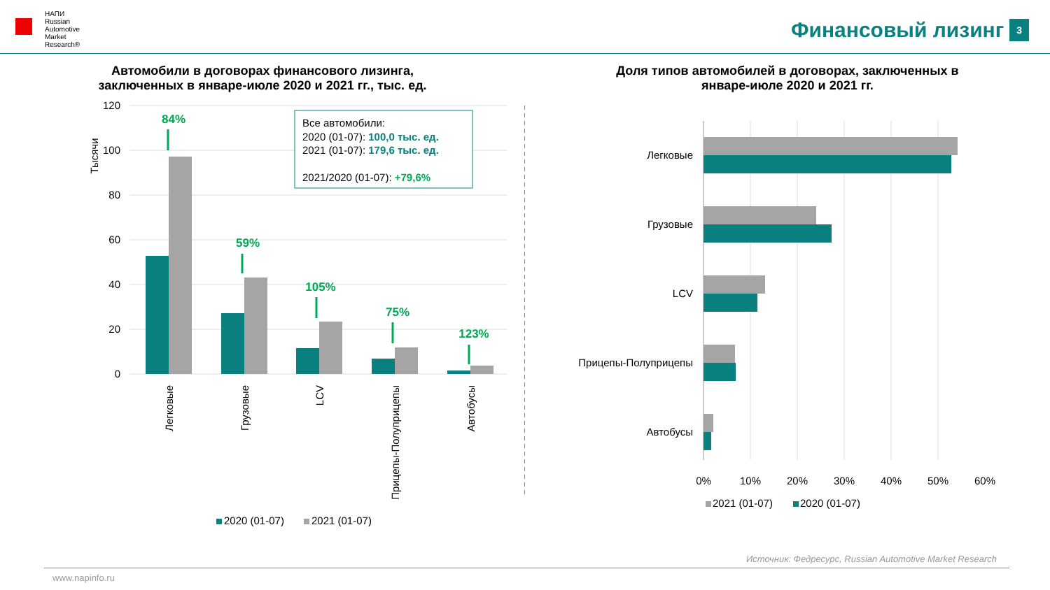НАПИ
Russian
Automotive
Market
Research®
Финансовый лизинг 3
Автомобили в договорах финансового лизинга,
заключенных в январе-июле 2020 и 2021 гг., тыс. ед.
Тысячи
120
100
80
60
40
20
0
84%
59%
105%
75%
123%
Легковые
Грузовые
LCV
Прицепы-Полуприцепы
Автобусы
Все автомобили:
2020 (01-07): 100,0 тыс. ед.
2021 (01-07): 179,6 тыс. ед.
2021/2020 (01-07): +79,6%
2020 (01-07)
2021 (01-07)
Доля типов автомобилей в договорах, заключенных в
январе-июле 2020 и 2021 гг.
Легковые
Грузовые
LCV
Прицепы-Полуприцепы
Автобусы
0%
10%
20%
30%
40%
50%
60%
2021 (01-07)
2020 (01-07)
Источник: Федресурс, Russian Automotive Market Research
www.napinfo.ru